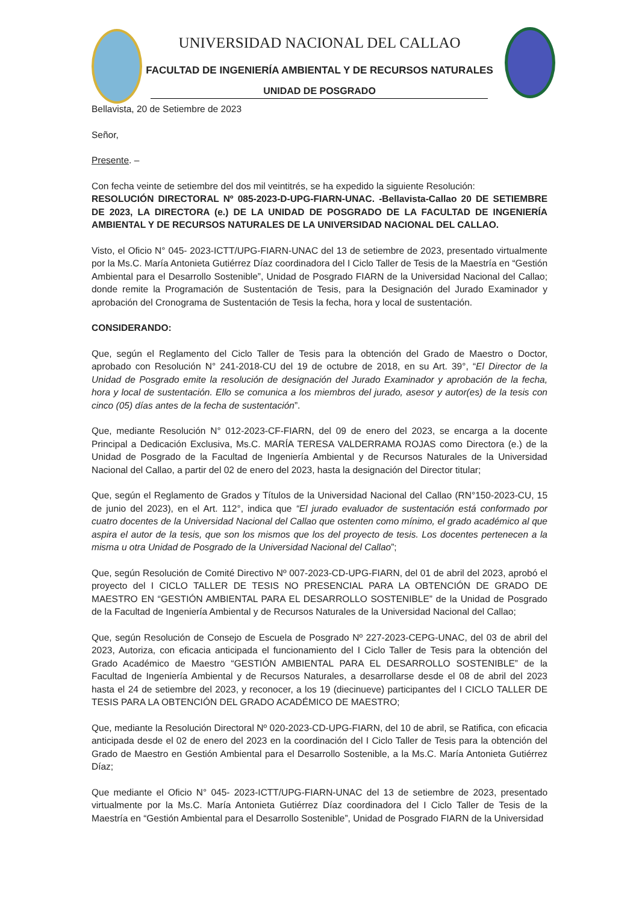UNIVERSIDAD NACIONAL DEL CALLAO
FACULTAD DE INGENIERÍA AMBIENTAL Y DE RECURSOS NATURALES
UNIDAD DE POSGRADO
Bellavista, 20 de Setiembre de 2023
Señor,
Presente. –
Con fecha veinte de setiembre del dos mil veintitrés, se ha expedido la siguiente Resolución:
RESOLUCIÓN DIRECTORAL Nº 085-2023-D-UPG-FIARN-UNAC. -Bellavista-Callao 20 DE SETIEMBRE DE 2023, LA DIRECTORA (e.) DE LA UNIDAD DE POSGRADO DE LA FACULTAD DE INGENIERÍA AMBIENTAL Y DE RECURSOS NATURALES DE LA UNIVERSIDAD NACIONAL DEL CALLAO.
Visto, el Oficio N° 045- 2023-ICTT/UPG-FIARN-UNAC del 13 de setiembre de 2023, presentado virtualmente por la Ms.C. María Antonieta Gutiérrez Díaz coordinadora del I Ciclo Taller de Tesis de la Maestría en “Gestión Ambiental para el Desarrollo Sostenible”, Unidad de Posgrado FIARN de la Universidad Nacional del Callao; donde remite la Programación de Sustentación de Tesis, para la Designación del Jurado Examinador y aprobación del Cronograma de Sustentación de Tesis la fecha, hora y local de sustentación.
CONSIDERANDO:
Que, según el Reglamento del Ciclo Taller de Tesis para la obtención del Grado de Maestro o Doctor, aprobado con Resolución N° 241-2018-CU del 19 de octubre de 2018, en su Art. 39°, “El Director de la Unidad de Posgrado emite la resolución de designación del Jurado Examinador y aprobación de la fecha, hora y local de sustentación. Ello se comunica a los miembros del jurado, asesor y autor(es) de la tesis con cinco (05) días antes de la fecha de sustentación”.
Que, mediante Resolución N° 012-2023-CF-FIARN, del 09 de enero del 2023, se encarga a la docente Principal a Dedicación Exclusiva, Ms.C. MARÍA TERESA VALDERRAMA ROJAS como Directora (e.) de la Unidad de Posgrado de la Facultad de Ingeniería Ambiental y de Recursos Naturales de la Universidad Nacional del Callao, a partir del 02 de enero del 2023, hasta la designación del Director titular;
Que, según el Reglamento de Grados y Títulos de la Universidad Nacional del Callao (RN°150-2023-CU, 15 de junio del 2023), en el Art. 112°, indica que “El jurado evaluador de sustentación está conformado por cuatro docentes de la Universidad Nacional del Callao que ostenten como mínimo, el grado académico al que aspira el autor de la tesis, que son los mismos que los del proyecto de tesis. Los docentes pertenecen a la misma u otra Unidad de Posgrado de la Universidad Nacional del Callao”;
Que, según Resolución de Comité Directivo Nº 007-2023-CD-UPG-FIARN, del 01 de abril del 2023, aprobó el proyecto del I CICLO TALLER DE TESIS NO PRESENCIAL PARA LA OBTENCIÓN DE GRADO DE MAESTRO EN “GESTIÓN AMBIENTAL PARA EL DESARROLLO SOSTENIBLE” de la Unidad de Posgrado de la Facultad de Ingeniería Ambiental y de Recursos Naturales de la Universidad Nacional del Callao;
Que, según Resolución de Consejo de Escuela de Posgrado Nº 227-2023-CEPG-UNAC, del 03 de abril del 2023, Autoriza, con eficacia anticipada el funcionamiento del I Ciclo Taller de Tesis para la obtención del Grado Académico de Maestro “GESTIÓN AMBIENTAL PARA EL DESARROLLO SOSTENIBLE” de la Facultad de Ingeniería Ambiental y de Recursos Naturales, a desarrollarse desde el 08 de abril del 2023 hasta el 24 de setiembre del 2023, y reconocer, a los 19 (diecinueve) participantes del I CICLO TALLER DE TESIS PARA LA OBTENCIÓN DEL GRADO ACADÉMICO DE MAESTRO;
Que, mediante la Resolución Directoral Nº 020-2023-CD-UPG-FIARN, del 10 de abril, se Ratifica, con eficacia anticipada desde el 02 de enero del 2023 en la coordinación del I Ciclo Taller de Tesis para la obtención del Grado de Maestro en Gestión Ambiental para el Desarrollo Sostenible, a la Ms.C. María Antonieta Gutiérrez Díaz;
Que mediante el Oficio N° 045- 2023-ICTT/UPG-FIARN-UNAC del 13 de setiembre de 2023, presentado virtualmente por la Ms.C. María Antonieta Gutiérrez Díaz coordinadora del I Ciclo Taller de Tesis de la Maestría en “Gestión Ambiental para el Desarrollo Sostenible”, Unidad de Posgrado FIARN de la Universidad